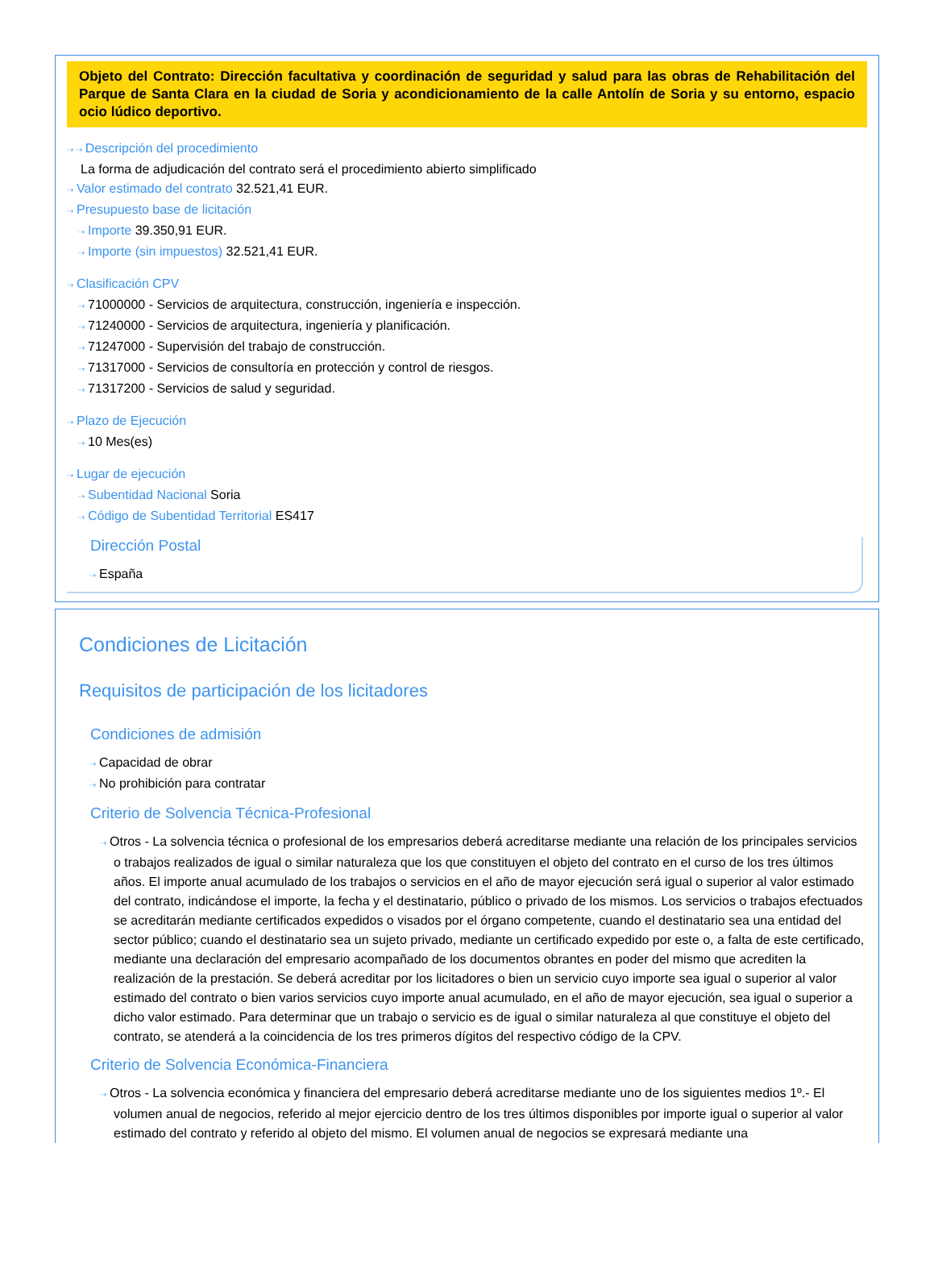Objeto del Contrato: Dirección facultativa y coordinación de seguridad y salud para las obras de Rehabilitación del Parque de Santa Clara en la ciudad de Soria y acondicionamiento de la calle Antolín de Soria y su entorno, espacio ocio lúdico deportivo.
⇢ ⇢ Descripción del procedimiento
La forma de adjudicación del contrato será el procedimiento abierto simplificado
⇢ Valor estimado del contrato 32.521,41 EUR.
⇢ Presupuesto base de licitación
⇢ Importe 39.350,91 EUR.
⇢ Importe (sin impuestos) 32.521,41 EUR.
⇢ Clasificación CPV
⇢ 71000000 - Servicios de arquitectura, construcción, ingeniería e inspección.
⇢ 71240000 - Servicios de arquitectura, ingeniería y planificación.
⇢ 71247000 - Supervisión del trabajo de construcción.
⇢ 71317000 - Servicios de consultoría en protección y control de riesgos.
⇢ 71317200 - Servicios de salud y seguridad.
⇢ Plazo de Ejecución
⇢ 10 Mes(es)
⇢ Lugar de ejecución
⇢ Subentidad Nacional Soria
⇢ Código de Subentidad Territorial ES417
Dirección Postal
⇢ España
Condiciones de Licitación
Requisitos de participación de los licitadores
Condiciones de admisión
⇢ Capacidad de obrar
⇢ No prohibición para contratar
Criterio de Solvencia Técnica-Profesional
⇢ Otros - La solvencia técnica o profesional de los empresarios deberá acreditarse mediante una relación de los principales servicios o trabajos realizados de igual o similar naturaleza que los que constituyen el objeto del contrato en el curso de los tres últimos años. El importe anual acumulado de los trabajos o servicios en el año de mayor ejecución será igual o superior al valor estimado del contrato, indicándose el importe, la fecha y el destinatario, público o privado de los mismos. Los servicios o trabajos efectuados se acreditarán mediante certificados expedidos o visados por el órgano competente, cuando el destinatario sea una entidad del sector público; cuando el destinatario sea un sujeto privado, mediante un certificado expedido por este o, a falta de este certificado, mediante una declaración del empresario acompañado de los documentos obrantes en poder del mismo que acrediten la realización de la prestación. Se deberá acreditar por los licitadores o bien un servicio cuyo importe sea igual o superior al valor estimado del contrato o bien varios servicios cuyo importe anual acumulado, en el año de mayor ejecución, sea igual o superior a dicho valor estimado. Para determinar que un trabajo o servicio es de igual o similar naturaleza al que constituye el objeto del contrato, se atenderá a la coincidencia de los tres primeros dígitos del respectivo código de la CPV.
Criterio de Solvencia Económica-Financiera
⇢ Otros - La solvencia económica y financiera del empresario deberá acreditarse mediante uno de los siguientes medios 1º.- El volumen anual de negocios, referido al mejor ejercicio dentro de los tres últimos disponibles por importe igual o superior al valor estimado del contrato y referido al objeto del mismo. El volumen anual de negocios se expresará mediante una